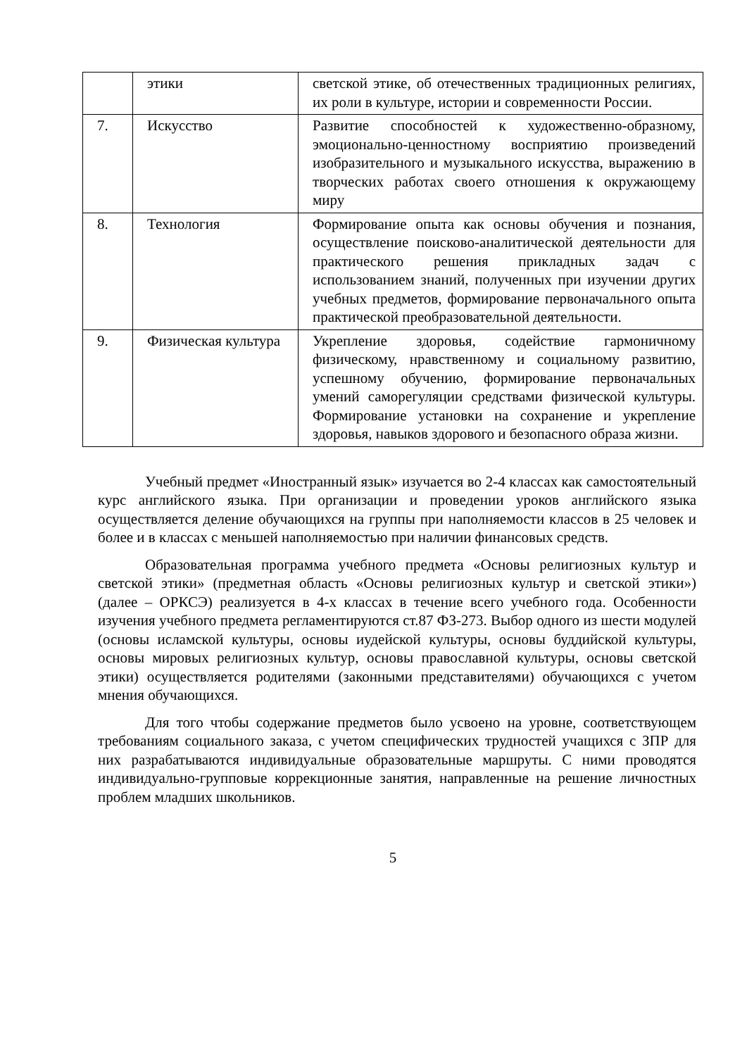| | этики | светской этике, об отечественных традиционных религиях, их роли в культуре, истории и современности России. |
| 7. | Искусство | Развитие способностей к художественно-образному, эмоционально-ценностному восприятию произведений изобразительного и музыкального искусства, выражению в творческих работах своего отношения к окружающему миру |
| 8. | Технология | Формирование опыта как основы обучения и познания, осуществление поисково-аналитической деятельности для практического решения прикладных задач с использованием знаний, полученных при изучении других учебных предметов, формирование первоначального опыта практической преобразовательной деятельности. |
| 9. | Физическая культура | Укрепление здоровья, содействие гармоничному физическому, нравственному и социальному развитию, успешному обучению, формирование первоначальных умений саморегуляции средствами физической культуры. Формирование установки на сохранение и укрепление здоровья, навыков здорового и безопасного образа жизни. |
Учебный предмет «Иностранный язык» изучается во 2-4 классах как самостоятельный курс английского языка. При организации и проведении уроков английского языка осуществляется деление обучающихся на группы при наполняемости классов в 25 человек и более и в классах с меньшей наполняемостью при наличии финансовых средств.
Образовательная программа учебного предмета «Основы религиозных культур и светской этики» (предметная область «Основы религиозных культур и светской этики») (далее – ОРКСЭ) реализуется в 4-х классах в течение всего учебного года. Особенности изучения учебного предмета регламентируются ст.87 ФЗ-273. Выбор одного из шести модулей (основы исламской культуры, основы иудейской культуры, основы буддийской культуры, основы мировых религиозных культур, основы православной культуры, основы светской этики) осуществляется родителями (законными представителями) обучающихся с учетом мнения обучающихся.
Для того чтобы содержание предметов было усвоено на уровне, соответствующем требованиям социального заказа, с учетом специфических трудностей учащихся с ЗПР для них разрабатываются индивидуальные образовательные маршруты. С ними проводятся индивидуально-групповые коррекционные занятия, направленные на решение личностных проблем младших школьников.
5